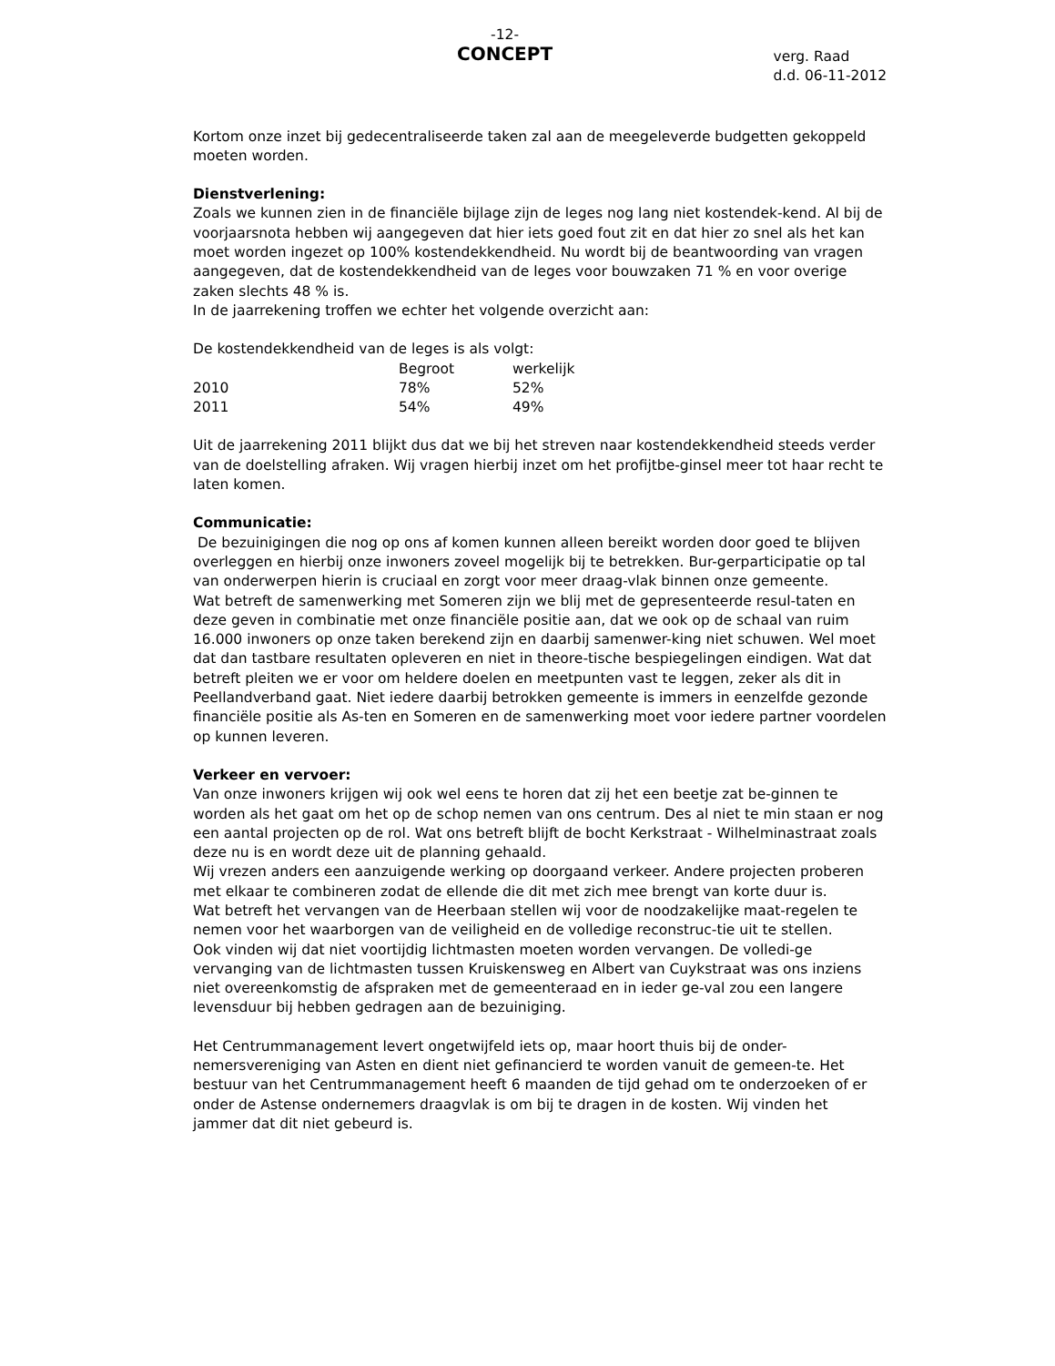-12-
CONCEPT
verg. Raad
d.d. 06-11-2012
Kortom onze inzet bij gedecentraliseerde taken zal aan de meegeleverde budgetten gekoppeld moeten worden.
Dienstverlening:
Zoals we kunnen zien in de financiële bijlage zijn de leges nog lang niet kostendek-kend. Al bij de voorjaarsnota hebben wij aangegeven dat hier iets goed fout zit en dat hier zo snel als het kan moet worden ingezet op 100% kostendekkendheid. Nu wordt bij de beantwoording van vragen aangegeven, dat de kostendekkendheid van de leges voor bouwzaken 71 % en voor overige zaken slechts 48 % is.
In de jaarrekening troffen we echter het volgende overzicht aan:
De kostendekkendheid van de leges is als volgt:
| | Begroot | werkelijk |
| --- | --- | --- |
| 2010 | 78% | 52% |
| 2011 | 54% | 49% |
Uit de jaarrekening 2011 blijkt dus dat we bij het streven naar kostendekkendheid steeds verder van de doelstelling afraken. Wij vragen hierbij inzet om het profijtbe-ginsel meer tot haar recht te laten komen.
Communicatie:
De bezuinigingen die nog op ons af komen kunnen alleen bereikt worden door goed te blijven overleggen en hierbij onze inwoners zoveel mogelijk bij te betrekken. Bur-gerparticipatie op tal van onderwerpen hierin is cruciaal en zorgt voor meer draag-vlak binnen onze gemeente.
Wat betreft de samenwerking met Someren zijn we blij met de gepresenteerde resul-taten en deze geven in combinatie met onze financiële positie aan, dat we ook op de schaal van ruim 16.000 inwoners op onze taken berekend zijn en daarbij samenwer-king niet schuwen. Wel moet dat dan tastbare resultaten opleveren en niet in theore-tische bespiegelingen eindigen. Wat dat betreft pleiten we er voor om heldere doelen en meetpunten vast te leggen, zeker als dit in Peellandverband gaat. Niet iedere daarbij betrokken gemeente is immers in eenzelfde gezonde financiële positie als As-ten en Someren en de samenwerking moet voor iedere partner voordelen op kunnen leveren.
Verkeer en vervoer:
Van onze inwoners krijgen wij ook wel eens te horen dat zij het een beetje zat be-ginnen te worden als het gaat om het op de schop nemen van ons centrum. Des al niet te min staan er nog een aantal projecten op de rol. Wat ons betreft blijft de bocht Kerkstraat - Wilhelminastraat zoals deze nu is en wordt deze uit de planning gehaald.
Wij vrezen anders een aanzuigende werking op doorgaand verkeer. Andere projecten proberen met elkaar te combineren zodat de ellende die dit met zich mee brengt van korte duur is.
Wat betreft het vervangen van de Heerbaan stellen wij voor de noodzakelijke maat-regelen te nemen voor het waarborgen van de veiligheid en de volledige reconstruc-tie uit te stellen.
Ook vinden wij dat niet voortijdig lichtmasten moeten worden vervangen. De volledi-ge vervanging van de lichtmasten tussen Kruiskensweg en Albert van Cuykstraat was ons inziens niet overeenkomstig de afspraken met de gemeenteraad en in ieder ge-val zou een langere levensduur bij hebben gedragen aan de bezuiniging.
Het Centrummanagement levert ongetwijfeld iets op, maar hoort thuis bij de onder-nemersvereniging van Asten en dient niet gefinancierd te worden vanuit de gemeen-te. Het bestuur van het Centrummanagement heeft 6 maanden de tijd gehad om te onderzoeken of er onder de Astense ondernemers draagvlak is om bij te dragen in de kosten. Wij vinden het jammer dat dit niet gebeurd is.